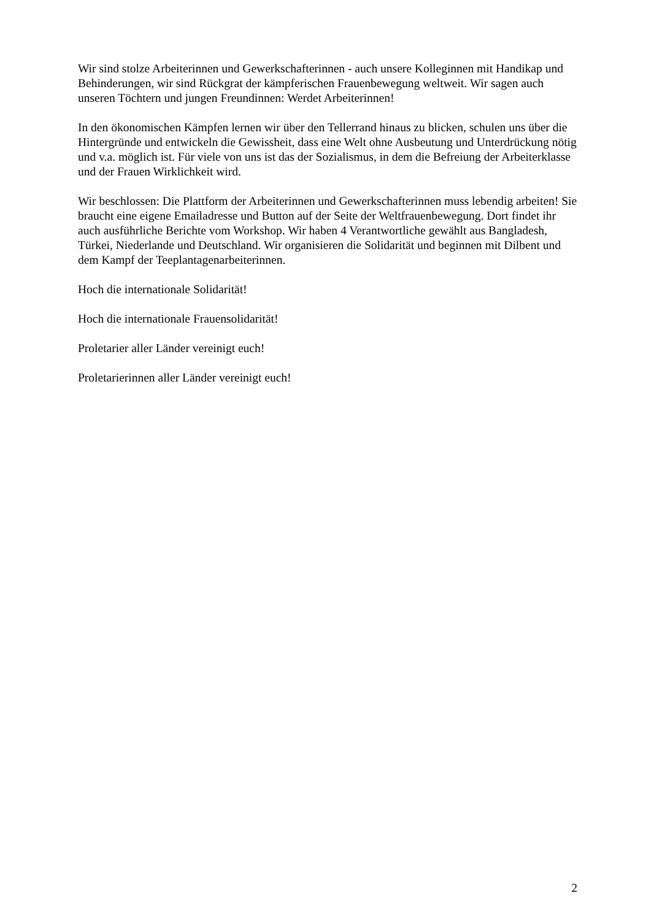Wir sind stolze Arbeiterinnen und Gewerkschafterinnen - auch unsere Kolleginnen mit Handikap und Behinderungen, wir sind Rückgrat der kämpferischen Frauenbewegung weltweit. Wir sagen auch unseren Töchtern und jungen Freundinnen: Werdet Arbeiterinnen!
In den ökonomischen Kämpfen lernen wir über den Tellerrand hinaus zu blicken, schulen uns über die Hintergründe und entwickeln die Gewissheit, dass eine Welt ohne Ausbeutung und Unterdrückung nötig und v.a. möglich ist. Für viele von uns ist das der Sozialismus, in dem die Befreiung der Arbeiterklasse und der Frauen Wirklichkeit wird.
Wir beschlossen: Die Plattform der Arbeiterinnen und Gewerkschafterinnen muss lebendig arbeiten! Sie braucht eine eigene Emailadresse und Button auf der Seite der Weltfrauenbewegung. Dort findet ihr auch ausführliche Berichte vom Workshop. Wir haben 4 Verantwortliche gewählt aus Bangladesh, Türkei, Niederlande und Deutschland. Wir organisieren die Solidarität und beginnen mit Dilbent und dem Kampf der Teeplantagenarbeiterinnen.
Hoch die internationale Solidarität!
Hoch die internationale Frauensolidarität!
Proletarier aller Länder vereinigt euch!
Proletarierinnen aller Länder vereinigt euch!
2